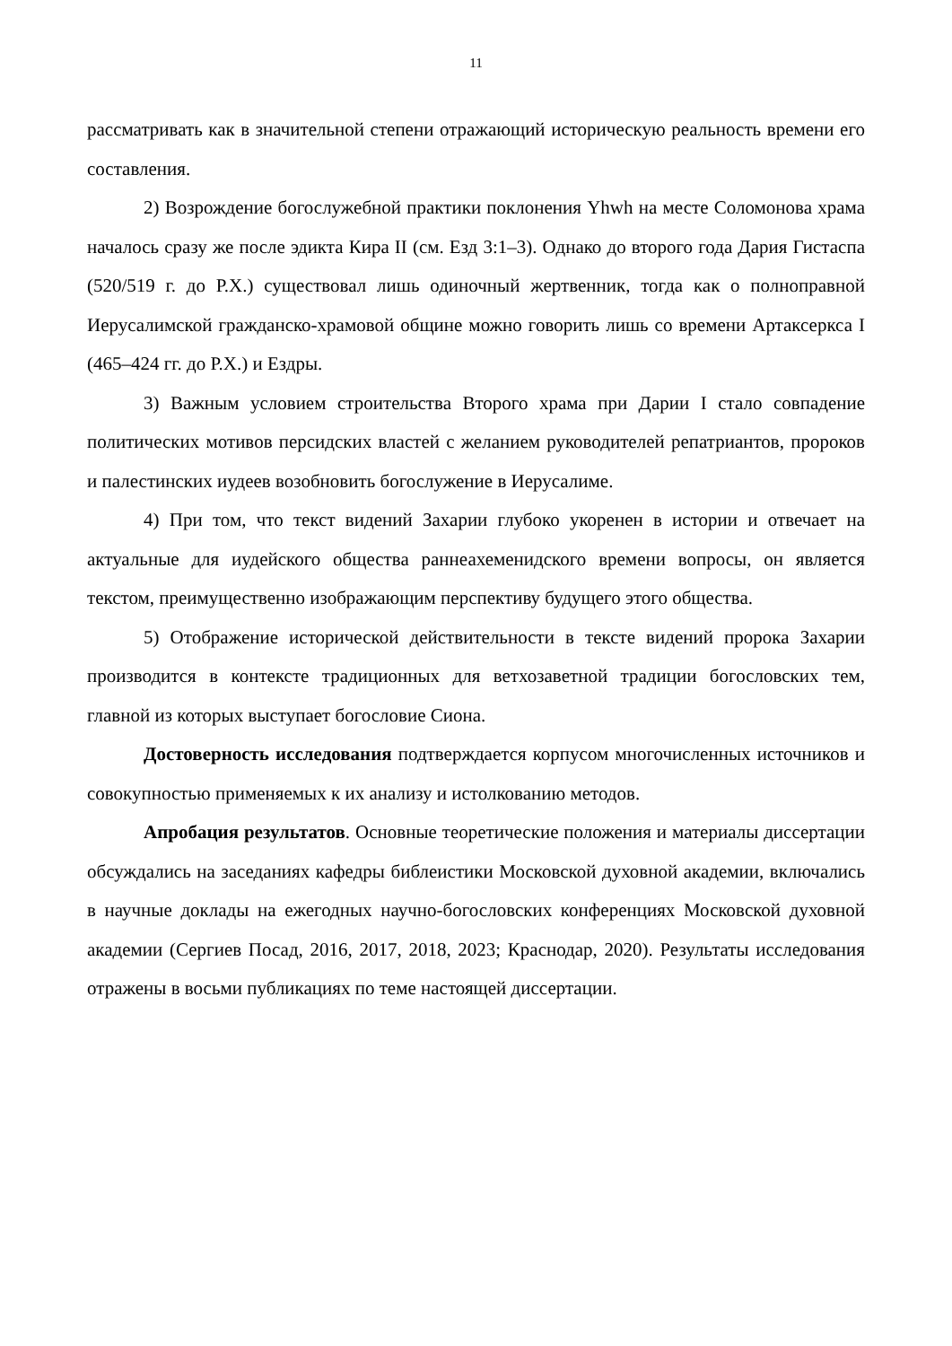11
рассматривать как в значительной степени отражающий историческую реальность времени его составления.
2) Возрождение богослужебной практики поклонения Yhwh на месте Соломонова храма началось сразу же после эдикта Кира II (см. Езд 3:1–3). Однако до второго года Дария Гистаспа (520/519 г. до Р.Х.) существовал лишь одиночный жертвенник, тогда как о полноправной Иерусалимской гражданско-храмовой общине можно говорить лишь со времени Артаксеркса I (465–424 гг. до Р.Х.) и Ездры.
3) Важным условием строительства Второго храма при Дарии I стало совпадение политических мотивов персидских властей с желанием руководителей репатриантов, пророков и палестинских иудеев возобновить богослужение в Иерусалиме.
4) При том, что текст видений Захарии глубоко укоренен в истории и отвечает на актуальные для иудейского общества раннеахеменидского времени вопросы, он является текстом, преимущественно изображающим перспективу будущего этого общества.
5) Отображение исторической действительности в тексте видений пророка Захарии производится в контексте традиционных для ветхозаветной традиции богословских тем, главной из которых выступает богословие Сиона.
Достоверность исследования подтверждается корпусом многочисленных источников и совокупностью применяемых к их анализу и истолкованию методов.
Апробация результатов. Основные теоретические положения и материалы диссертации обсуждались на заседаниях кафедры библеистики Московской духовной академии, включались в научные доклады на ежегодных научно-богословских конференциях Московской духовной академии (Сергиев Посад, 2016, 2017, 2018, 2023; Краснодар, 2020). Результаты исследования отражены в восьми публикациях по теме настоящей диссертации.